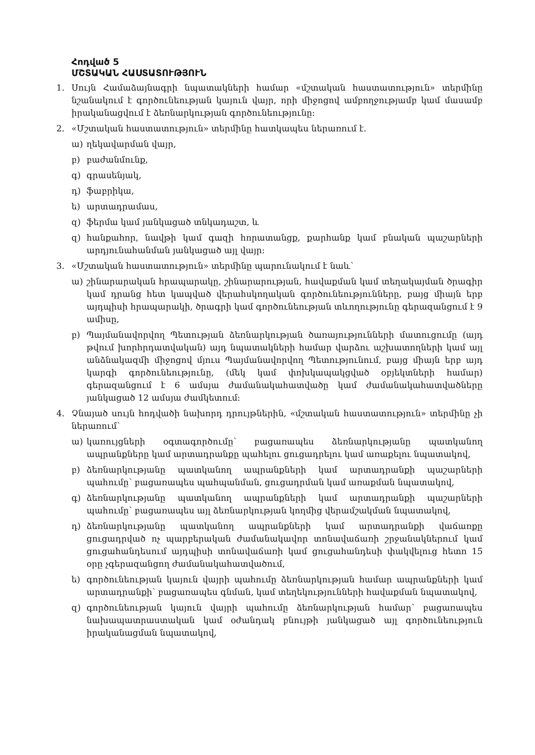Հոդված 5
ՄՇՏԱԿԱՆ ՀԱՍՏԱՏՈՒԹՅՈՒՆ
1. Սույն Համաձայնագրի նպատակների համար «մշտական հաստատություն» տերմինը նշանակում է գործունեության կայուն վայր, որի միջոցով ամբողջությամբ կամ մասամբ իրականացվում է ձեռնարկության գործունեությունը:
2. «Մշտական հաստատություն» տերմինը հատկապես ներառում է.
ա) ղեկավարման վայր,
բ) բաժանմունք,
գ) գրասենյակ,
դ) ֆաբրիկա,
ե) արտադրամաս,
զ) ֆերմա կամ յանկացած տնկադաշտ, և
զ) հանքահոր, նավթի կամ գազի հորատանցք, քարհանք կամ բնական պաշարների արդյունահանման յանկացած այլ վայր:
3. «Մշտական հաստատություն» տերմինը պարունակում է նաև՝
ա) շինարարական հրապարակը, շինարարության, հավաքման կամ տեղակայման ծրագիր կամ դրանց հետ կապված վերահսկողական գործունեությունները, բայց միայն երբ այդպիսի հրապարակի, ծրագրի կամ գործունեության տևողությունը գերազանցում է 9 ամիսը,
բ) Պայմանավորվող Պետության ձեռնարկության ծառայությունների մատուցումը (այդ թվում խորհրդատվական) այդ նպատակների համար վարձու աշխատողների կամ այլ անձնակազմի միջոցով մյուս Պայմանավորվող Պետությունում, բայց միայն երբ այդ կարգի գործունեությունը, (մեկ կամ փոխկապակցված օբյեկտների համար) գերազանցում է 6 ամսյա ժամանակահատվածը կամ ժամանակահատվածները յանկացած 12 ամսյա ժամկետում:
4. Չնայած սույն հոդվածի նախորդ դրույթներին, «մշտական հաստատություն» տերմինը չի ներառում՝
ա) կառույցների օգտագործումը՝ բացառապես ձեռնարկությանը պատկանող ապրանքները կամ արտադրանքը պահելու ցուցադրելու կամ առաքելու նպատակով,
բ) ձեռնարկությանը պատկանող ապրանքների կամ արտադրանքի պաշարների պահումը՝ բացառապես պահպանման, ցուցադրման կամ առաքման նպատակով,
գ) ձեռնարկությանը պատկանող ապրանքների կամ արտադրանքի պաշարների պահումը՝ բացառապես այլ ձեռնարկության կողմից վերամշակման նպատակով,
դ) ձեռնարկությանը պատկանող ապրանքների կամ արտադրանքի վաճառքը ցուցադրված ոչ պարբերական ժամանակավոր տոնավաճառի շրջանակներում կամ ցուցահանդեսում այդպիսի տոնավաճառի կամ ցուցահանդեսի փակվելուց հետո 15 օրը չգերազանցող ժամանակահատվածում,
ե) գործունեության կայուն վայրի պահումը ձեռնարկության համար ապրանքների կամ արտադրանքի՝ բացառապես գնման, կամ տեղեկությունների հավաքման նպատակով,
զ) գործունեության կայուն վայրի պահումը ձեռնարկության համար՝ բացառապես նախապատրաստական կամ օժանդակ բնույթի յանկացած այլ գործունեություն իրականացման նպատակով,